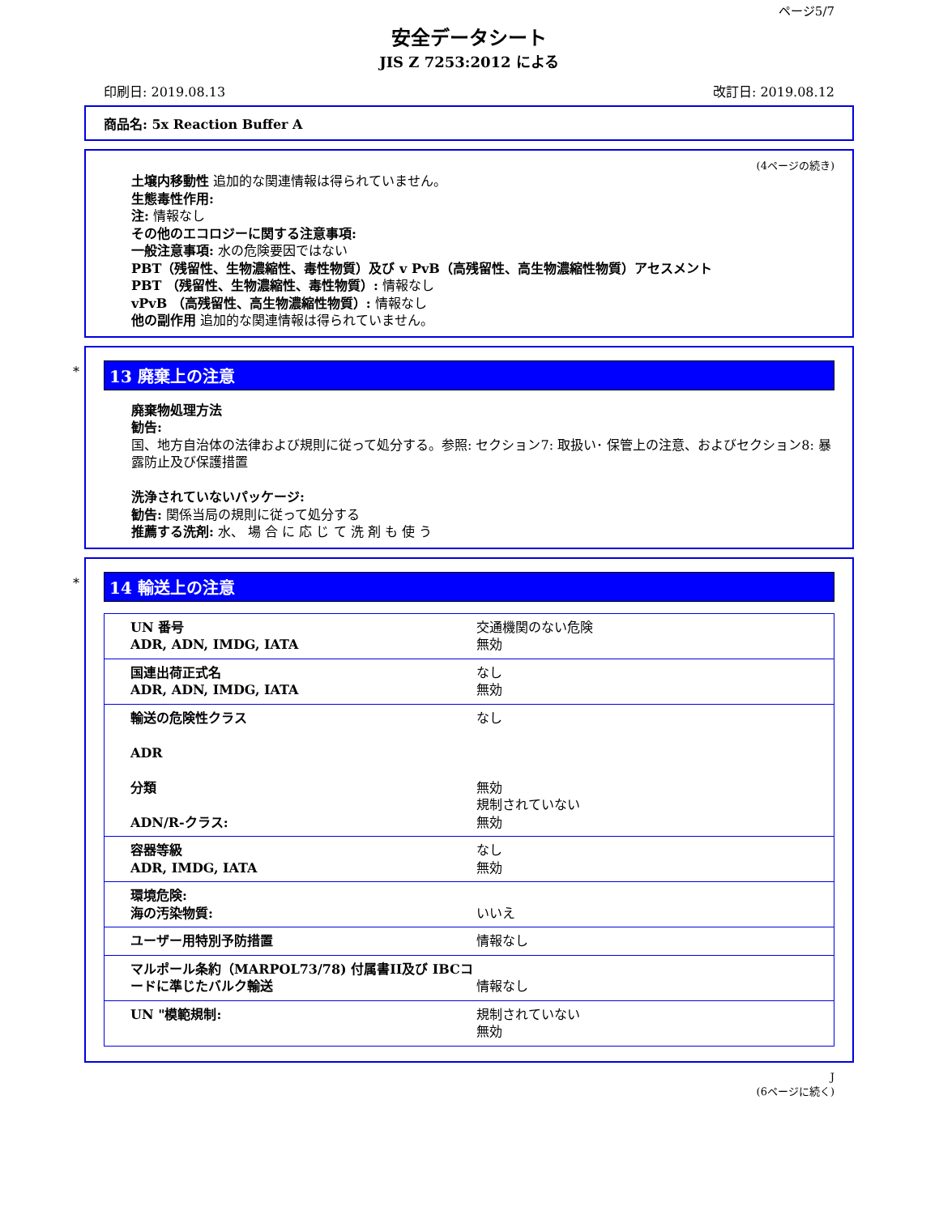ページ5/7
安全データシート
JIS Z 7253:2012 による
印刷日: 2019.08.13 改訂日: 2019.08.12
商品名: 5x Reaction Buffer A
(4ページの続き)
土壌内移動性 追加的な関連情報は得られていません。
生態毒性作用:
注: 情報なし
その他のエコロジーに関する注意事項:
一般注意事項: 水の危険要因ではない
PBT（残留性、生物濃縮性、毒性物質）及び v PvB（高残留性、高生物濃縮性物質）アセスメント
PBT （残留性、生物濃縮性、毒性物質）: 情報なし
vPvB （高残留性、高生物濃縮性物質）: 情報なし
他の副作用 追加的な関連情報は得られていません。
*
13 廃棄上の注意
廃棄物処理方法
勧告:
国、地方自治体の法律および規則に従って処分する。参照: セクション7: 取扱い･ 保管上の注意、およびセクション8: 暴露防止及び保護措置
洗浄されていないパッケージ:
勧告: 関係当局の規則に従って処分する
推薦する洗剤: 水、 場 合 に 応 じ て 洗 剤 も 使 う
*
14 輸送上の注意
| UN 番号 ADR, ADN, IMDG, IATA | 交通機関のない危険 無効 |
| 国連出荷正式名 ADR, ADN, IMDG, IATA | なし 無効 |
| 輸送の危険性クラス ADR 分類 ADN/R-クラス: | なし 無効 規制されていない 無効 |
| 容器等級 ADR, IMDG, IATA | なし 無効 |
| 環境危険: 海の汚染物質: | いいえ |
| ユーザー用特別予防措置 | 情報なし |
| マルポール条約（MARPOL73/78) 付属書II及び IBCコードに準じたバルク輸送 | 情報なし |
| UN "模範規制: | 規制されていない 無効 |
J
(6ページに続く)